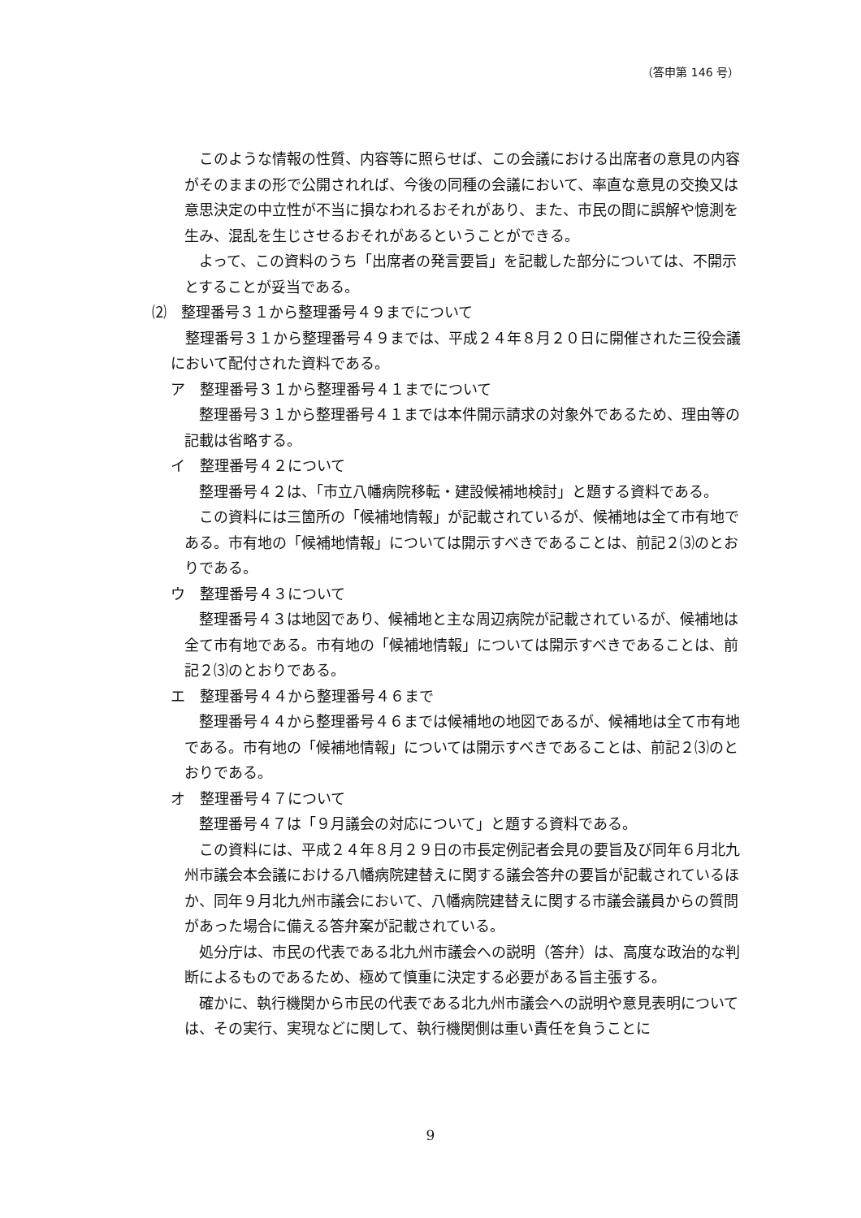（答申第 146 号）
このような情報の性質、内容等に照らせば、この会議における出席者の意見の内容がそのままの形で公開されれば、今後の同種の会議において、率直な意見の交換又は意思決定の中立性が不当に損なわれるおそれがあり、また、市民の間に誤解や憶測を生み、混乱を生じさせるおそれがあるということができる。
よって、この資料のうち「出席者の発言要旨」を記載した部分については、不開示とすることが妥当である。
⑵　整理番号３１から整理番号４９までについて
整理番号３１から整理番号４９までは、平成２４年８月２０日に開催された三役会議において配付された資料である。
ア　整理番号３１から整理番号４１までについて
整理番号３１から整理番号４１までは本件開示請求の対象外であるため、理由等の記載は省略する。
イ　整理番号４２について
整理番号４２は、「市立八幡病院移転・建設候補地検討」と題する資料である。
この資料には三箇所の「候補地情報」が記載されているが、候補地は全て市有地である。市有地の「候補地情報」については開示すべきであることは、前記２⑶のとおりである。
ウ　整理番号４３について
整理番号４３は地図であり、候補地と主な周辺病院が記載されているが、候補地は全て市有地である。市有地の「候補地情報」については開示すべきであることは、前記２⑶のとおりである。
エ　整理番号４４から整理番号４６まで
整理番号４４から整理番号４６までは候補地の地図であるが、候補地は全て市有地である。市有地の「候補地情報」については開示すべきであることは、前記２⑶のとおりである。
オ　整理番号４７について
整理番号４７は「９月議会の対応について」と題する資料である。
この資料には、平成２４年８月２９日の市長定例記者会見の要旨及び同年６月北九州市議会本会議における八幡病院建替えに関する議会答弁の要旨が記載されているほか、同年９月北九州市議会において、八幡病院建替えに関する市議会議員からの質問があった場合に備える答弁案が記載されている。
処分庁は、市民の代表である北九州市議会への説明（答弁）は、高度な政治的な判断によるものであるため、極めて慎重に決定する必要がある旨主張する。
確かに、執行機関から市民の代表である北九州市議会への説明や意見表明については、その実行、実現などに関して、執行機関側は重い責任を負うことに
9